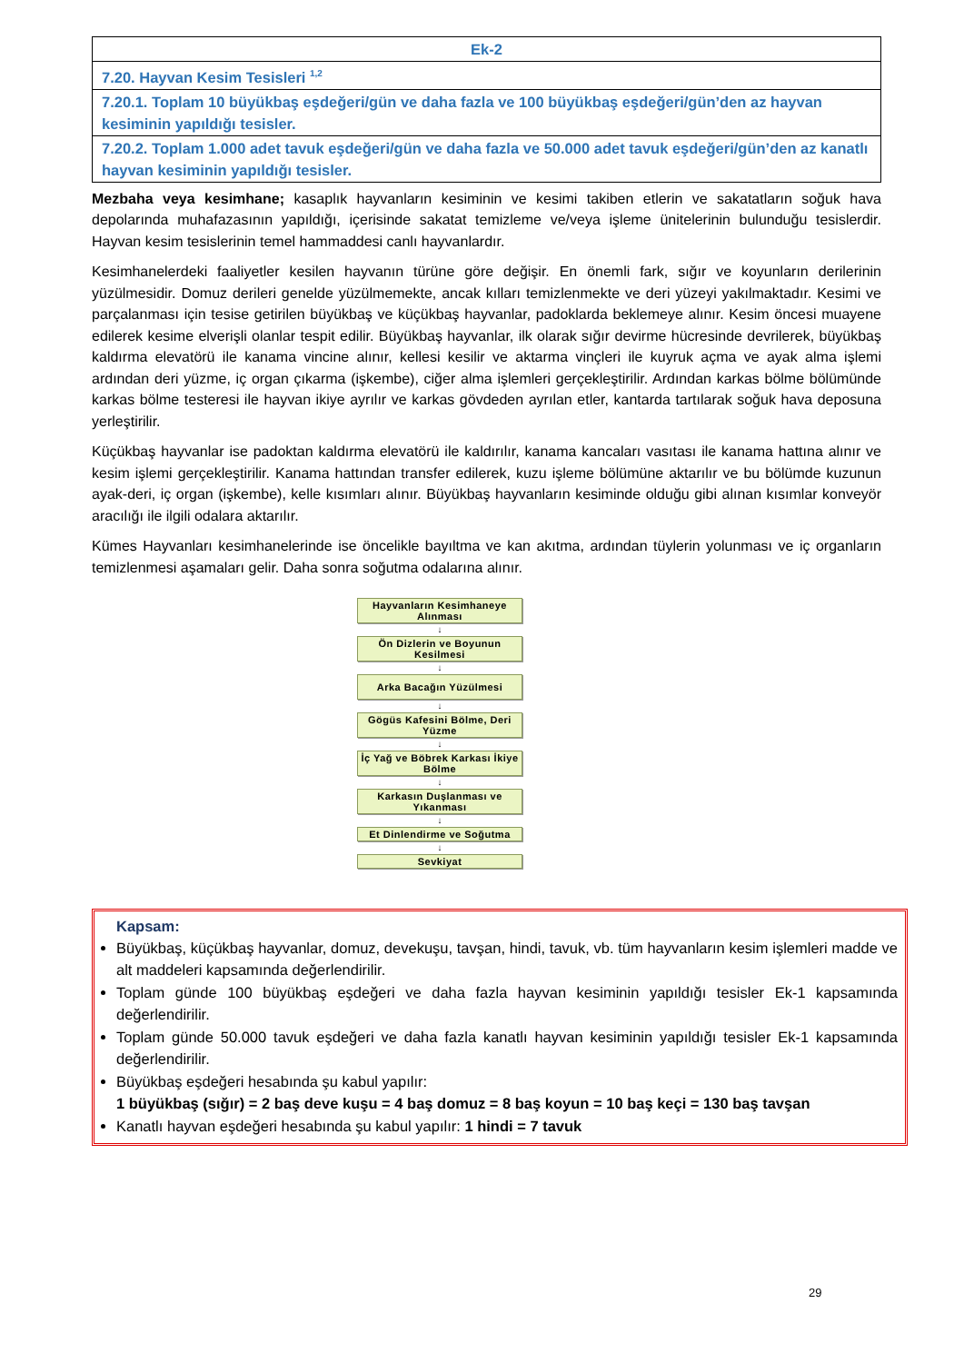| Ek-2 |
| 7.20. Hayvan Kesim Tesisleri <sup>1,2</sup> |
| 7.20.1. Toplam 10 büyükbaş eşdeğeri/gün ve daha fazla ve 100 büyükbaş eşdeğeri/gün’den az hayvan kesiminin yapıldığı tesisler. |
| 7.20.2. Toplam 1.000 adet tavuk eşdeğeri/gün ve daha fazla ve 50.000 adet tavuk eşdeğeri/gün’den az kanatlı hayvan kesiminin yapıldığı tesisler. |
Mezbaha veya kesimhane; kasaplık hayvanların kesiminin ve kesimi takiben etlerin ve sakatatların soğuk hava depolarında muhafazasının yapıldığı, içerisinde sakatat temizleme ve/veya işleme ünitelerinin bulunduğu tesislerdir. Hayvan kesim tesislerinin temel hammaddesi canlı hayvanlardır.
Kesimhanelerdeki faaliyetler kesilen hayvanın türüne göre değişir. En önemli fark, sığır ve koyunların derilerinin yüzülmesidir. Domuz derileri genelde yüzülmemekte, ancak kılları temizlenmekte ve deri yüzeyi yakılmaktadır. Kesimi ve parçalanması için tesise getirilen büyükbaş ve küçükbaş hayvanlar, padoklarda beklemeye alınır. Kesim öncesi muayene edilerek kesime elverişli olanlar tespit edilir. Büyükbaş hayvanlar, ilk olarak sığır devirme hücresinde devrilerek, büyükbaş kaldırma elevatörü ile kanama vincine alınır, kellesi kesilir ve aktarma vinçleri ile kuyruk açma ve ayak alma işlemi ardından deri yüzme, iç organ çıkarma (işkembe), ciğer alma işlemleri gerçekleştirilir. Ardından karkas bölme bölümünde karkas bölme testeresi ile hayvan ikiye ayrılır ve karkas gövdeden ayrılan etler, kantarda tartılarak soğuk hava deposuna yerleştirilir.
Küçükbaş hayvanlar ise padoktan kaldırma elevatörü ile kaldırılır, kanama kancaları vasıtası ile kanama hattına alınır ve kesim işlemi gerçekleştirilir. Kanama hattından transfer edilerek, kuzu işleme bölümüne aktarılır ve bu bölümde kuzunun ayak-deri, iç organ (işkembe), kelle kısımları alınır. Büyükbaş hayvanların kesiminde olduğu gibi alınan kısımlar konveyör aracılığı ile ilgili odalara aktarılır.
Kümes Hayvanları kesimhanelerinde ise öncelikle bayıltma ve kan akıtma, ardından tüylerin yolunması ve iç organların temizlenmesi aşamaları gelir. Daha sonra soğutma odalarına alınır.
Hayvanların Kesimhaneye Alınması
↓
Ön Dizlerin ve Boyunun Kesilmesi
↓
Arka Bacağın Yüzülmesi
↓
Gögüs Kafesini Bölme, Deri Yüzme
↓
İç Yağ ve Böbrek Karkası İkiye Bölme
↓
Karkasın Duşlanması ve Yıkanması
↓
Et Dinlendirme ve Soğutma
↓
Sevkiyat
Kapsam:
Büyükbaş, küçükbaş hayvanlar, domuz, devekuşu, tavşan, hindi, tavuk, vb. tüm hayvanların kesim işlemleri madde ve alt maddeleri kapsamında değerlendirilir.
Toplam günde 100 büyükbaş eşdeğeri ve daha fazla hayvan kesiminin yapıldığı tesisler Ek-1 kapsamında değerlendirilir.
Toplam günde 50.000 tavuk eşdeğeri ve daha fazla kanatlı hayvan kesiminin yapıldığı tesisler Ek-1 kapsamında değerlendirilir.
Büyükbaş eşdeğeri hesabında şu kabul yapılır:
1 büyükbaş (sığır) = 2 baş deve kuşu = 4 baş domuz = 8 baş koyun = 10 baş keçi = 130 baş tavşan
Kanatlı hayvan eşdeğeri hesabında şu kabul yapılır: 1 hindi = 7 tavuk
29